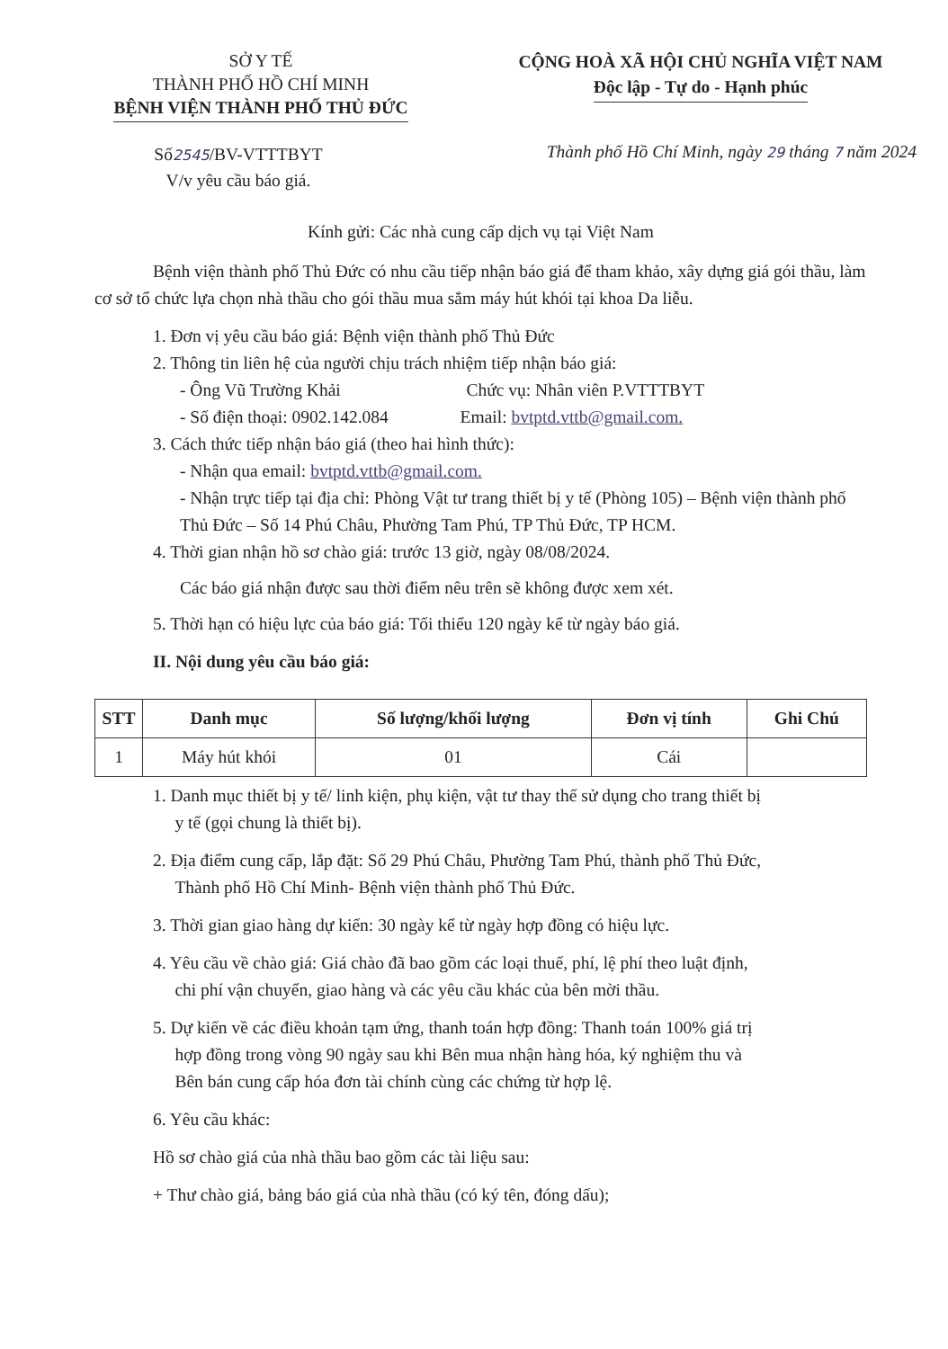SỞ Y TẾ
THÀNH PHỐ HỒ CHÍ MINH
BỆNH VIỆN THÀNH PHỐ THỦ ĐỨC
CỘNG HOÀ XÃ HỘI CHỦ NGHĨA VIỆT NAM
Độc lập - Tự do - Hạnh phúc
Số2545/BV-VTTTBYT
V/v yêu cầu báo giá.
Thành phố Hồ Chí Minh, ngày 29 tháng 7 năm 2024
Kính gửi: Các nhà cung cấp dịch vụ tại Việt Nam
Bệnh viện thành phố Thủ Đức có nhu cầu tiếp nhận báo giá để tham khảo, xây dựng giá gói thầu, làm cơ sở tổ chức lựa chọn nhà thầu cho gói thầu mua sắm máy hút khói tại khoa Da liễu.
1. Đơn vị yêu cầu báo giá: Bệnh viện thành phố Thủ Đức
2. Thông tin liên hệ của người chịu trách nhiệm tiếp nhận báo giá:
- Ông Vũ Trường Khải Chức vụ: Nhân viên P.VTTTBYT
- Số điện thoại: 0902.142.084 Email: bvtptd.vttb@gmail.com.
3. Cách thức tiếp nhận báo giá (theo hai hình thức):
- Nhận qua email: bvtptd.vttb@gmail.com.
- Nhận trực tiếp tại địa chỉ: Phòng Vật tư trang thiết bị y tế (Phòng 105) – Bệnh viện thành phố Thủ Đức – Số 14 Phú Châu, Phường Tam Phú, TP Thủ Đức, TP HCM.
4. Thời gian nhận hồ sơ chào giá: trước 13 giờ, ngày 08/08/2024.
Các báo giá nhận được sau thời điểm nêu trên sẽ không được xem xét.
5. Thời hạn có hiệu lực của báo giá: Tối thiểu 120 ngày kể từ ngày báo giá.
II. Nội dung yêu cầu báo giá:
| STT | Danh mục | Số lượng/khối lượng | Đơn vị tính | Ghi Chú |
| --- | --- | --- | --- | --- |
| 1 | Máy hút khói | 01 | Cái | |
1. Danh mục thiết bị y tế/ linh kiện, phụ kiện, vật tư thay thế sử dụng cho trang thiết bị
y tế (gọi chung là thiết bị).
2. Địa điểm cung cấp, lắp đặt: Số 29 Phú Châu, Phường Tam Phú, thành phố Thủ Đức,
Thành phố Hồ Chí Minh- Bệnh viện thành phố Thủ Đức.
3. Thời gian giao hàng dự kiến: 30 ngày kể từ ngày hợp đồng có hiệu lực.
4. Yêu cầu về chào giá: Giá chào đã bao gồm các loại thuế, phí, lệ phí theo luật định,
chi phí vận chuyển, giao hàng và các yêu cầu khác của bên mời thầu.
5. Dự kiến về các điều khoản tạm ứng, thanh toán hợp đồng: Thanh toán 100% giá trị
hợp đồng trong vòng 90 ngày sau khi Bên mua nhận hàng hóa, ký nghiệm thu và
Bên bán cung cấp hóa đơn tài chính cùng các chứng từ hợp lệ.
6. Yêu cầu khác:
Hồ sơ chào giá của nhà thầu bao gồm các tài liệu sau:
+ Thư chào giá, bảng báo giá của nhà thầu (có ký tên, đóng dấu);